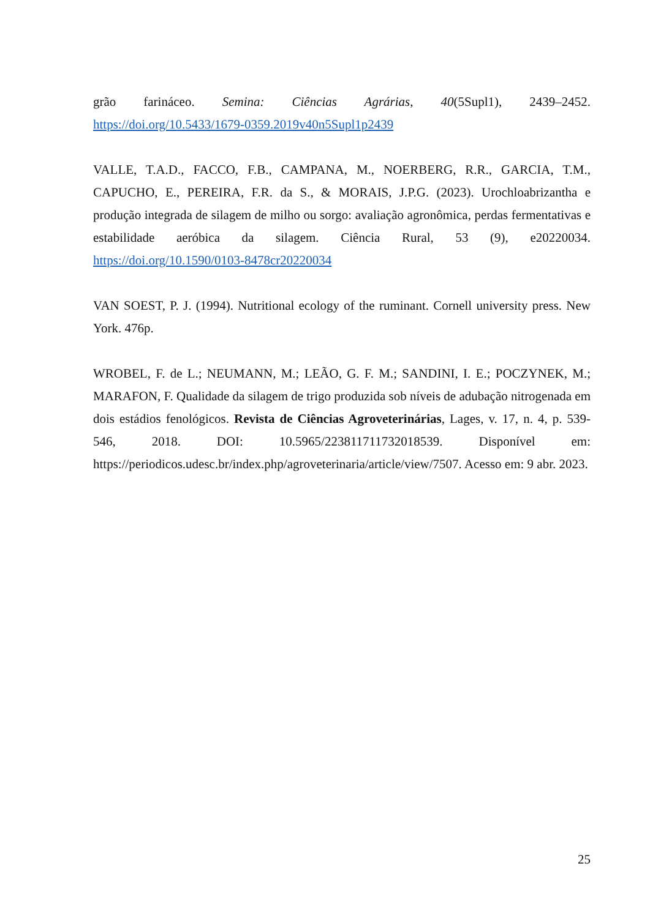grão farináceo. Semina: Ciências Agrárias, 40(5Supl1), 2439–2452. https://doi.org/10.5433/1679-0359.2019v40n5Supl1p2439
VALLE, T.A.D., FACCO, F.B., CAMPANA, M., NOERBERG, R.R., GARCIA, T.M., CAPUCHO, E., PEREIRA, F.R. da S., & MORAIS, J.P.G. (2023). Urochloabrizantha e produção integrada de silagem de milho ou sorgo: avaliação agronômica, perdas fermentativas e estabilidade aeróbica da silagem. Ciência Rural, 53 (9), e20220034. https://doi.org/10.1590/0103-8478cr20220034
VAN SOEST, P. J. (1994). Nutritional ecology of the ruminant. Cornell university press. New York. 476p.
WROBEL, F. de L.; NEUMANN, M.; LEÃO, G. F. M.; SANDINI, I. E.; POCZYNEK, M.; MARAFON, F. Qualidade da silagem de trigo produzida sob níveis de adubação nitrogenada em dois estádios fenológicos. Revista de Ciências Agroveterinárias, Lages, v. 17, n. 4, p. 539-546, 2018. DOI: 10.5965/223811711732018539. Disponível em: https://periodicos.udesc.br/index.php/agroveterinaria/article/view/7507. Acesso em: 9 abr. 2023.
25